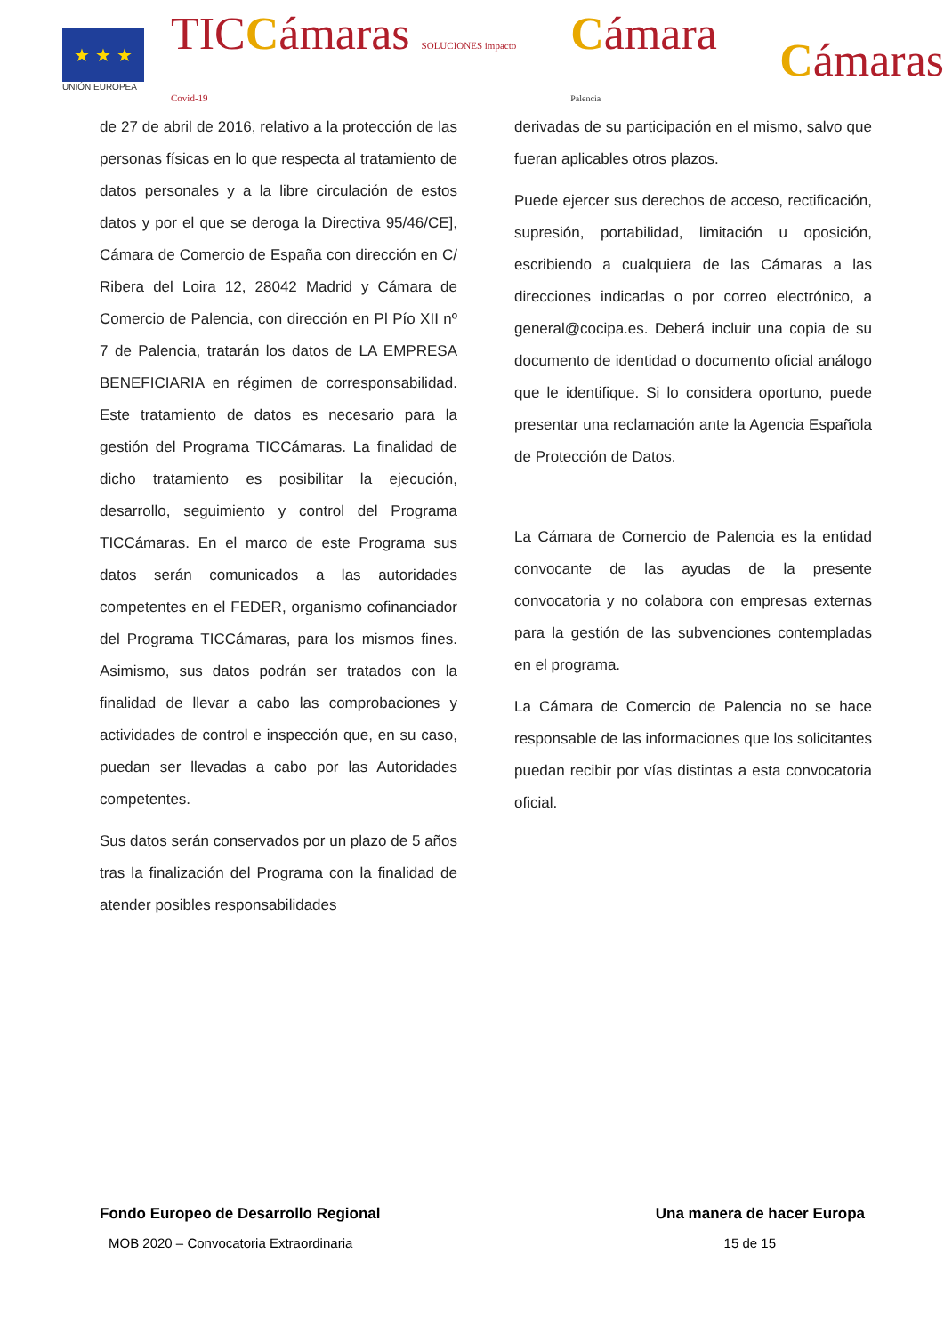★ ★ ★
UNIÓN EUROPEA
TICCámaras SOLUCIONES impacto Covid-19
Cámara Palencia
Cámaras
de 27 de abril de 2016, relativo a la protección de las personas físicas en lo que respecta al tratamiento de datos personales y a la libre circulación de estos datos y por el que se deroga la Directiva 95/46/CE], Cámara de Comercio de España con dirección en C/ Ribera del Loira 12, 28042 Madrid y Cámara de Comercio de Palencia, con dirección en Pl Pío XII nº 7 de Palencia, tratarán los datos de LA EMPRESA BENEFICIARIA en régimen de corresponsabilidad. Este tratamiento de datos es necesario para la gestión del Programa TICCámaras. La finalidad de dicho tratamiento es posibilitar la ejecución, desarrollo, seguimiento y control del Programa TICCámaras. En el marco de este Programa sus datos serán comunicados a las autoridades competentes en el FEDER, organismo cofinanciador del Programa TICCámaras, para los mismos fines. Asimismo, sus datos podrán ser tratados con la finalidad de llevar a cabo las comprobaciones y actividades de control e inspección que, en su caso, puedan ser llevadas a cabo por las Autoridades competentes.
Sus datos serán conservados por un plazo de 5 años tras la finalización del Programa con la finalidad de atender posibles responsabilidades
derivadas de su participación en el mismo, salvo que fueran aplicables otros plazos.
Puede ejercer sus derechos de acceso, rectificación, supresión, portabilidad, limitación u oposición, escribiendo a cualquiera de las Cámaras a las direcciones indicadas o por correo electrónico, a general@cocipa.es. Deberá incluir una copia de su documento de identidad o documento oficial análogo que le identifique. Si lo considera oportuno, puede presentar una reclamación ante la Agencia Española de Protección de Datos.
La Cámara de Comercio de Palencia es la entidad convocante de las ayudas de la presente convocatoria y no colabora con empresas externas para la gestión de las subvenciones contempladas en el programa.
La Cámara de Comercio de Palencia no se hace responsable de las informaciones que los solicitantes puedan recibir por vías distintas a esta convocatoria oficial.
Fondo Europeo de Desarrollo Regional Una manera de hacer Europa
MOB 2020 – Convocatoria Extraordinaria 15 de 15